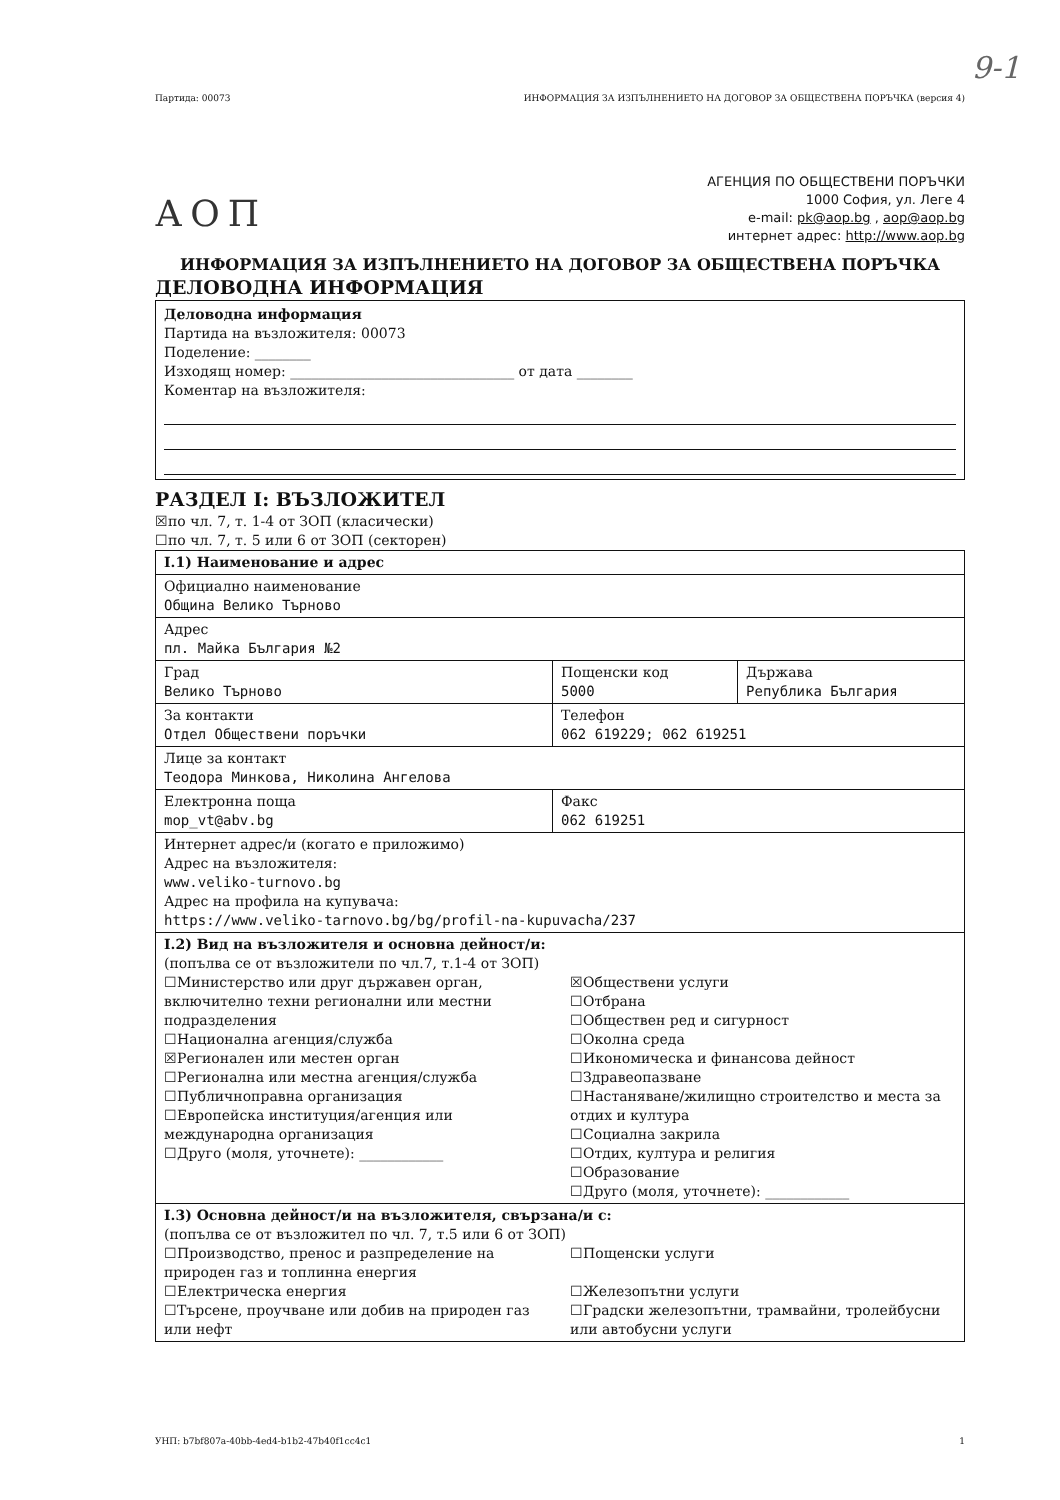9-1
Партида: 00073 ИНФОРМАЦИЯ ЗА ИЗПЪЛНЕНИЕТО НА ДОГОВОР ЗА ОБЩЕСТВЕНА ПОРЪЧКА (версия 4)
АОП
АГЕНЦИЯ ПО ОБЩЕСТВЕНИ ПОРЪЧКИ
1000 София, ул. Леге 4
e-mail: pk@aop.bg , aop@aop.bg
интернет адрес: http://www.aop.bg
ИНФОРМАЦИЯ ЗА ИЗПЪЛНЕНИЕТО НА ДОГОВОР ЗА ОБЩЕСТВЕНА ПОРЪЧКА
ДЕЛОВОДНА ИНФОРМАЦИЯ
Деловодна информация
Партида на възложителя: 00073
Поделение: ________
Изходящ номер: ________________________________ от дата ________
Коментар на възложителя:
РАЗДЕЛ I: ВЪЗЛОЖИТЕЛ
☒по чл. 7, т. 1-4 от ЗОП (класически)
☐по чл. 7, т. 5 или 6 от ЗОП (секторен)
| I.1) Наименование и адрес | | |
| Официално наименование Община Велико Търново | | |
| Адрес пл. Майка България №2 | | |
| Град Велико Търново | Пощенски код 5000 | Държава Република България |
| За контакти Отдел Обществени поръчки | Телефон 062 619229; 062 619251 | |
| Лице за контакт Теодора Минкова, Николина Ангелова | | |
| Електронна поща mop_vt@abv.bg | Факс 062 619251 | |
| Интернет адрес/и (когато е приложимо) Адрес на възложителя: www.veliko-turnovo.bg Адрес на профила на купувача: https://www.veliko-tarnovo.bg/bg/profil-na-kupuvacha/237 | | |
| I.2) Вид на възложителя и основна дейност/и: (попълва се от възложители по чл.7, т.1-4 от ЗОП) ☐Министерство или друг държавен орган, включително техни регионални или местни подразделения ☐Национална агенция/служба ☒Регионален или местен орган ☐Регионална или местна агенция/служба ☐Публичноправна организация ☐Европейска институция/агенция или международна организация ☐Друго (моля, уточнете): ____________ ☒Обществени услуги ☐Отбрана ☐Обществен ред и сигурност ☐Околна среда ☐Икономическа и финансова дейност ☐Здравеопазване ☐Настаняване/жилищно строителство и места за отдих и култура ☐Социална закрила ☐Отдих, култура и религия ☐Образование ☐Друго (моля, уточнете): ____________ | | |
| I.3) Основна дейност/и на възложителя, свързана/и с: (попълва се от възложител по чл. 7, т.5 или 6 от ЗОП) ☐Производство, пренос и разпределение на природен газ и топлинна енергия ☐Електрическа енергия ☐Търсене, проучване или добив на природен газ или нефт ☐Пощенски услуги ☐Железопътни услуги ☐Градски железопътни, трамвайни, тролейбусни или автобусни услуги | | |
УНП: b7bf807a-40bb-4ed4-b1b2-47b40f1cc4c1 1